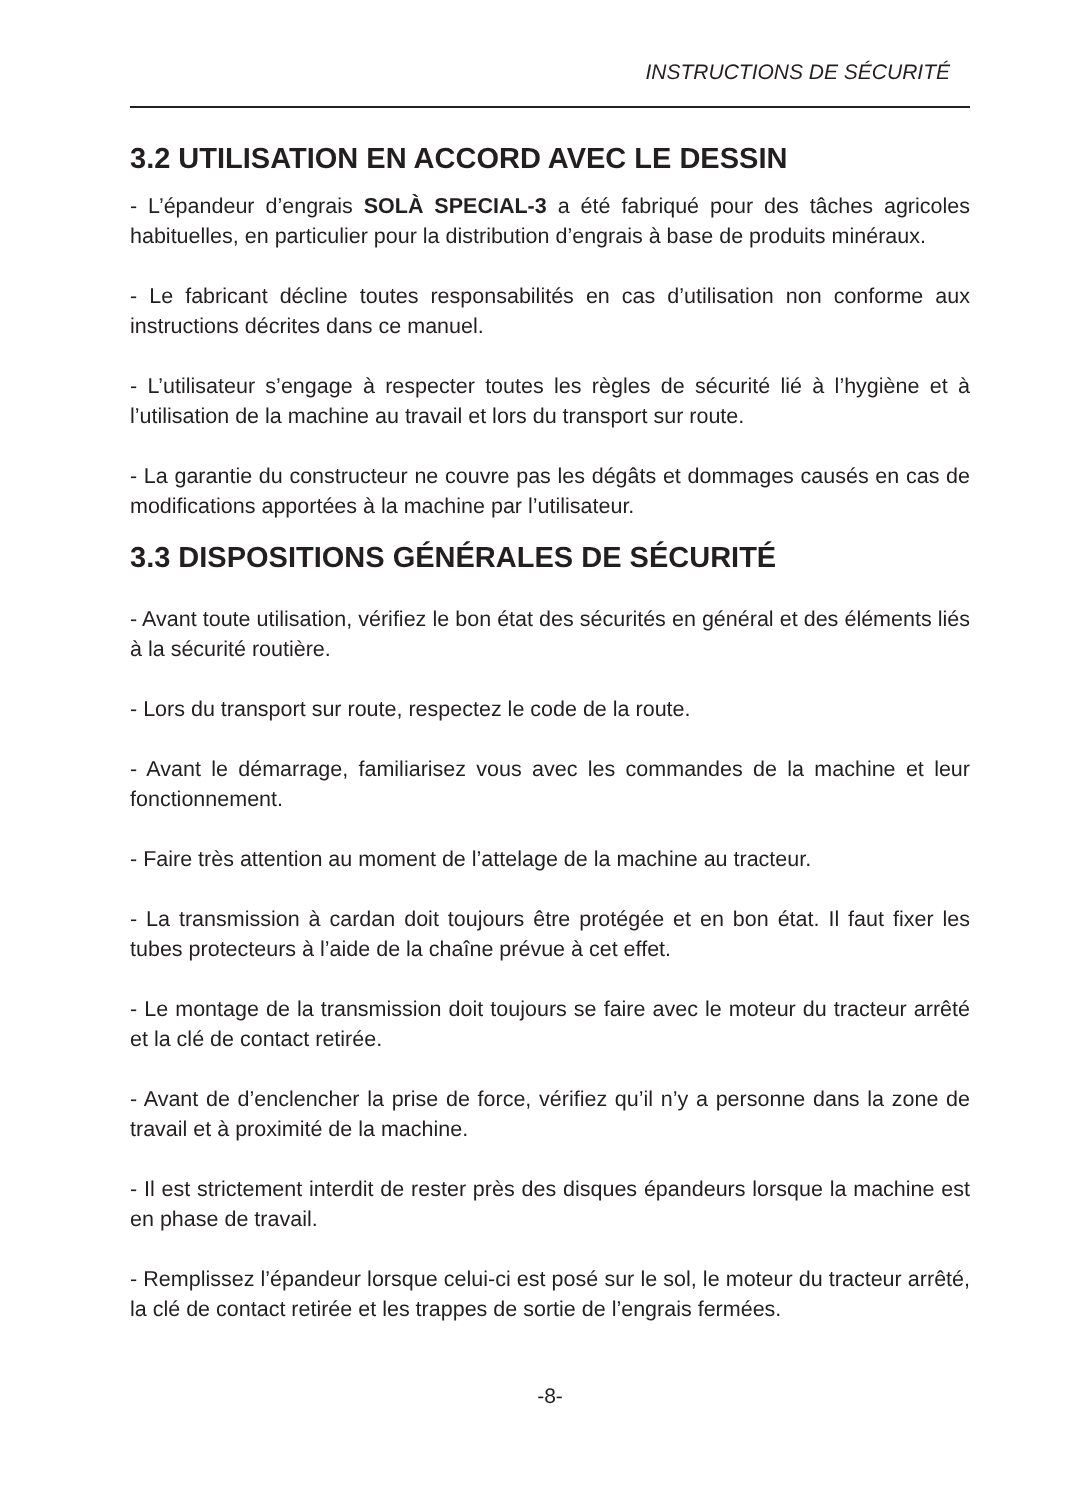INSTRUCTIONS DE SÉCURITÉ
3.2 UTILISATION EN ACCORD AVEC LE DESSIN
- L’épandeur d’engrais SOLÀ SPECIAL-3 a été fabriqué pour des tâches agricoles habituelles, en particulier pour la distribution d’engrais à base de produits minéraux.
- Le fabricant décline toutes responsabilités en cas d’utilisation non conforme aux instructions décrites dans ce manuel.
- L’utilisateur s’engage à respecter toutes les règles de sécurité lié à l’hygiène et à l’utilisation de la machine au travail et lors du transport sur route.
- La garantie du constructeur ne couvre pas les dégâts et dommages causés en cas de modifications apportées à la machine par l’utilisateur.
3.3 DISPOSITIONS GÉNÉRALES DE SÉCURITÉ
- Avant toute utilisation, vérifiez le bon état des sécurités en général et des éléments liés à la sécurité routière.
- Lors du transport sur route, respectez le code de la route.
- Avant le démarrage, familiarisez vous avec les commandes de la machine et leur fonctionnement.
- Faire très attention au moment de l’attelage de la machine au tracteur.
- La transmission à cardan doit toujours être protégée et en bon état. Il faut fixer les tubes protecteurs à l’aide de la chaîne prévue à cet effet.
- Le montage de la transmission doit toujours se faire avec le moteur du tracteur arrêté et la clé de contact retirée.
- Avant de d’enclencher la prise de force, vérifiez qu’il n’y a personne dans la zone de travail et à proximité de la machine.
- Il est strictement interdit de rester près des disques épandeurs lorsque la machine est en phase de travail.
- Remplissez l’épandeur lorsque celui-ci est posé sur le sol, le moteur du tracteur arrêté, la clé de contact retirée et les trappes de sortie de l’engrais fermées.
-8-